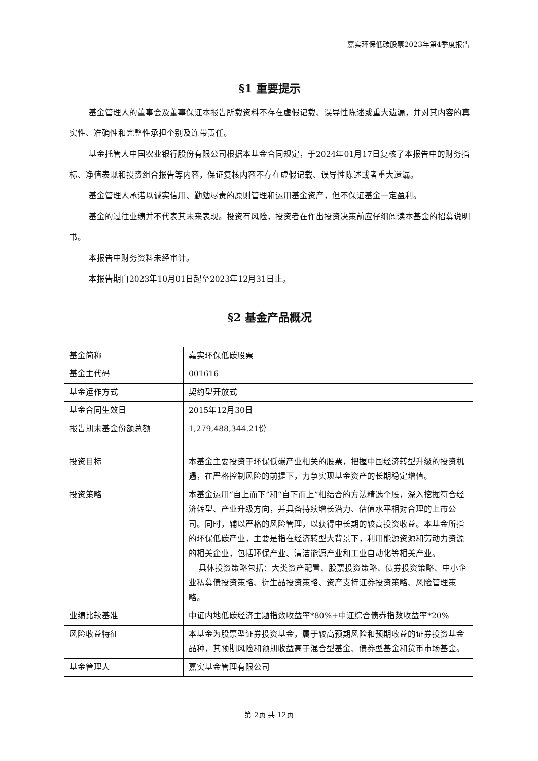嘉实环保低碳股票2023年第4季度报告
§1 重要提示
基金管理人的董事会及董事保证本报告所载资料不存在虚假记载、误导性陈述或重大遗漏，并对其内容的真实性、准确性和完整性承担个别及连带责任。
基金托管人中国农业银行股份有限公司根据本基金合同规定，于2024年01月17日复核了本报告中的财务指标、净值表现和投资组合报告等内容，保证复核内容不存在虚假记载、误导性陈述或者重大遗漏。
基金管理人承诺以诚实信用、勤勉尽责的原则管理和运用基金资产，但不保证基金一定盈利。
基金的过往业绩并不代表其未来表现。投资有风险，投资者在作出投资决策前应仔细阅读本基金的招募说明书。
本报告中财务资料未经审计。
本报告期自2023年10月01日起至2023年12月31日止。
§2 基金产品概况
| 基金简称 | 嘉实环保低碳股票 |
| 基金主代码 | 001616 |
| 基金运作方式 | 契约型开放式 |
| 基金合同生效日 | 2015年12月30日 |
| 报告期末基金份额总额 | 1,279,488,344.21份 |
| 投资目标 | 本基金主要投资于环保低碳产业相关的股票，把握中国经济转型升级的投资机遇，在严格控制风险的前提下，力争实现基金资产的长期稳定增值。 |
| 投资策略 | 本基金运用“自上而下”和“自下而上”相结合的方法精选个股，深入挖掘符合经济转型、产业升级方向，并具备持续增长潜力、估值水平相对合理的上市公司。同时，辅以严格的风险管理，以获得中长期的较高投资收益。本基金所指的环保低碳产业，主要是指在经济转型大背景下，利用能源资源和劳动力资源的相关企业，包括环保产业、清洁能源产业和工业自动化等相关产业。 具体投资策略包括：大类资产配置、股票投资策略、债券投资策略、中小企业私募债投资策略、衍生品投资策略、资产支持证券投资策略、风险管理策略。 |
| 业绩比较基准 | 中证内地低碳经济主题指数收益率*80%+中证综合债券指数收益率*20% |
| 风险收益特征 | 本基金为股票型证券投资基金，属于较高预期风险和预期收益的证券投资基金品种，其预期风险和预期收益高于混合型基金、债券型基金和货币市场基金。 |
| 基金管理人 | 嘉实基金管理有限公司 |
第 2页 共 12页